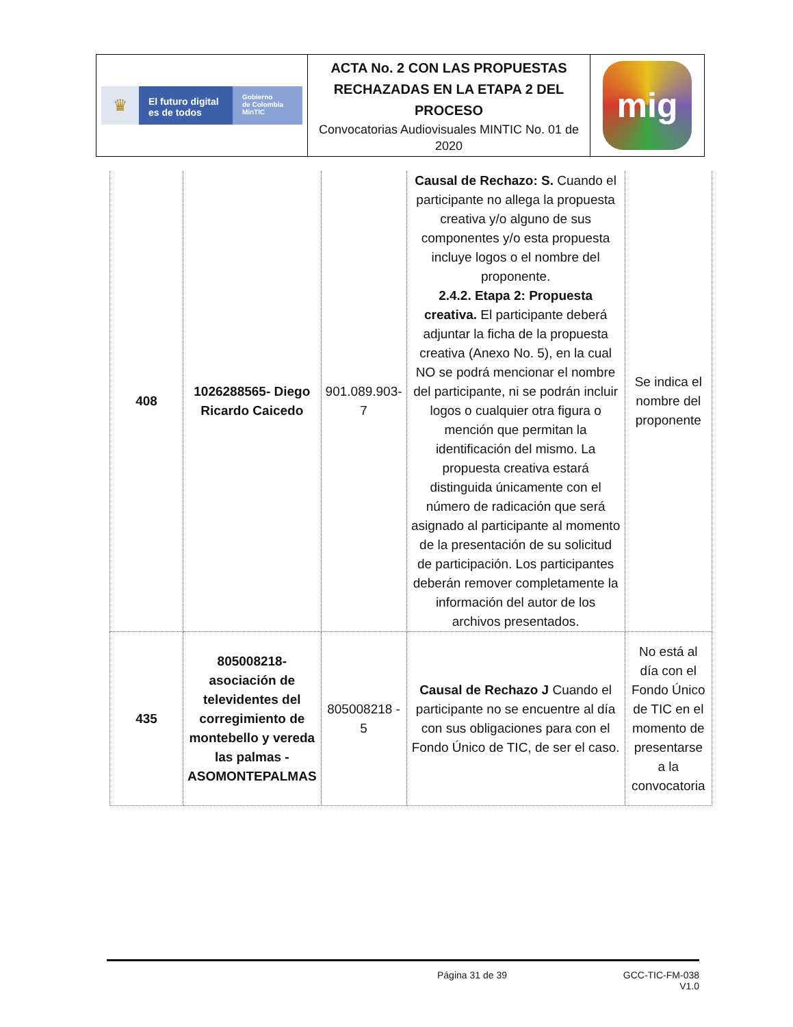| ♛ El futuro digital es de todos Gobierno de Colombia MinTIC | ACTA No. 2 CON LAS PROPUESTAS RECHAZADAS EN LA ETAPA 2 DEL PROCESO Convocatorias Audiovisuales MINTIC No. 01 de 2020 | mig |
| 408 | 1026288565- Diego Ricardo Caicedo | 901.089.903-7 | Causal de Rechazo: S. Cuando el participante no allega la propuesta creativa y/o alguno de sus componentes y/o esta propuesta incluye logos o el nombre del proponente. 2.4.2. Etapa 2: Propuesta creativa. El participante deberá adjuntar la ficha de la propuesta creativa (Anexo No. 5), en la cual NO se podrá mencionar el nombre del participante, ni se podrán incluir logos o cualquier otra figura o mención que permitan la identificación del mismo. La propuesta creativa estará distinguida únicamente con el número de radicación que será asignado al participante al momento de la presentación de su solicitud de participación. Los participantes deberán remover completamente la información del autor de los archivos presentados. | Se indica el nombre del proponente |
| 435 | 805008218- asociación de televidentes del corregimiento de montebello y vereda las palmas - ASOMONTEPALMAS | 805008218 - 5 | Causal de Rechazo J Cuando el participante no se encuentre al día con sus obligaciones para con el Fondo Único de TIC, de ser el caso. | No está al día con el Fondo Único de TIC en el momento de presentarse a la convocatoria |
Página 31 de 39 GCC-TIC-FM-038
V1.0